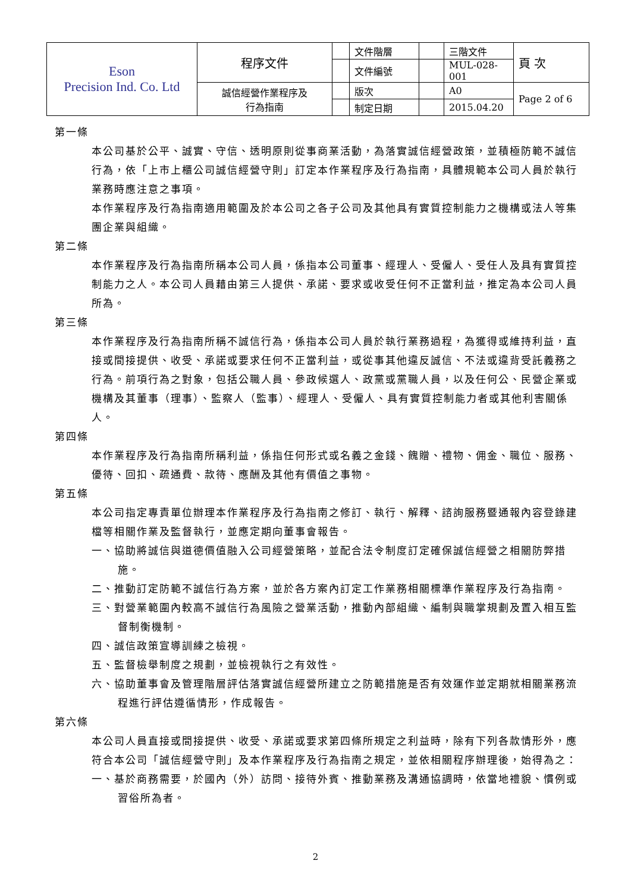| Eson Precision Ind. Co. Ltd | 程序文件 | | 文件階層 | | 三階文件 | 頁 次 |
| | | | 文件編號 | | MUL-028-001 | |
| | 誠信經營作業程序及 行為指南 | | 版次 | | A0 | Page 2 of 6 |
| | | | 制定日期 | | 2015.04.20 | |
第一條
本公司基於公平、誠實、守信、透明原則從事商業活動，為落實誠信經營政策，並積極防範不誠信行為，依「上市上櫃公司誠信經營守則」訂定本作業程序及行為指南，具體規範本公司人員於執行業務時應注意之事項。
本作業程序及行為指南適用範圍及於本公司之各子公司及其他具有實質控制能力之機構或法人等集團企業與組織。
第二條
本作業程序及行為指南所稱本公司人員，係指本公司董事、經理人、受僱人、受任人及具有實質控制能力之人。本公司人員藉由第三人提供、承諾、要求或收受任何不正當利益，推定為本公司人員所為。
第三條
本作業程序及行為指南所稱不誠信行為，係指本公司人員於執行業務過程，為獲得或維持利益，直接或間接提供、收受、承諾或要求任何不正當利益，或從事其他違反誠信、不法或違背受託義務之行為。前項行為之對象，包括公職人員、參政候選人、政黨或黨職人員，以及任何公、民營企業或機構及其董事（理事）、監察人（監事）、經理人、受僱人、具有實質控制能力者或其他利害關係人。
第四條
本作業程序及行為指南所稱利益，係指任何形式或名義之金錢、餽贈、禮物、佣金、職位、服務、優待、回扣、疏通費、款待、應酬及其他有價值之事物。
第五條
本公司指定專責單位辦理本作業程序及行為指南之修訂、執行、解釋、諮詢服務暨通報內容登錄建檔等相關作業及監督執行，並應定期向董事會報告。
一、協助將誠信與道德價值融入公司經營策略，並配合法令制度訂定確保誠信經營之相關防弊措施。
二、推動訂定防範不誠信行為方案，並於各方案內訂定工作業務相關標準作業程序及行為指南。
三、對營業範圍內較高不誠信行為風險之營業活動，推動內部組織、編制與職掌規劃及置入相互監督制衡機制。
四、誠信政策宣導訓練之檢視。
五、監督檢舉制度之規劃，並檢視執行之有效性。
六、協助董事會及管理階層評估落實誠信經營所建立之防範措施是否有效運作並定期就相關業務流程進行評估遵循情形，作成報告。
第六條
本公司人員直接或間接提供、收受、承諾或要求第四條所規定之利益時，除有下列各款情形外，應符合本公司「誠信經營守則」及本作業程序及行為指南之規定，並依相關程序辦理後，始得為之：
一、基於商務需要，於國內（外）訪問、接待外賓、推動業務及溝通協調時，依當地禮貌、慣例或習俗所為者。
2